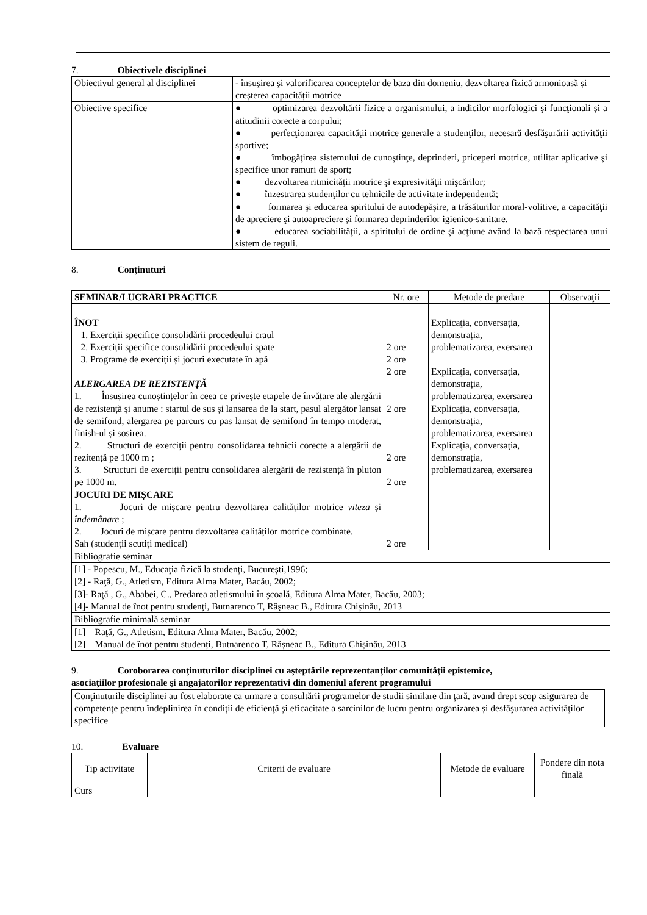7. Obiectivele disciplinei
| Obiectivul general al disciplinei | - însuşirea şi valorificarea conceptelor de baza din domeniu, dezvoltarea fizică armonioasă și creșterea capacității motrice |
| Obiective specifice | ● optimizarea dezvoltării fizice a organismului, a indicilor morfologici şi funcţionali şi a atitudinii corecte a corpului; ● perfecţionarea capacităţii motrice generale a studenţilor, necesară desfăşurării activităţii sportive; ● îmbogăţirea sistemului de cunoştinţe, deprinderi, priceperi motrice, utilitar aplicative şi specifice unor ramuri de sport; ● dezvoltarea ritmicităţii motrice şi expresivităţii mişcărilor; ● înzestrarea studenţilor cu tehnicile de activitate independentă; ● formarea şi educarea spiritului de autodepăşire, a trăsăturilor moral-volitive, a capacităţii de apreciere şi autoapreciere şi formarea deprinderilor igienico-sanitare. ● educarea sociabilităţii, a spiritului de ordine şi acţiune având la bază respectarea unui sistem de reguli. |
8. Conţinuturi
| SEMINAR/LUCRARI PRACTICE | Nr. ore | Metode de predare | Observaţii |
| --- | --- | --- | --- |
| ÎNOT 1. Exerciții specifice consolidării procedeului craul 2. Exerciții specifice consolidării procedeului spate 3. Programe de exerciții și jocuri executate în apă ALERGAREA DE REZISTENȚĂ 1. Însușirea cunoștințelor în ceea ce privește etapele de învățare ale alergării de rezistență și anume : startul de sus și lansarea de la start, pasul alergător lansat de semifond, alergarea pe parcurs cu pas lansat de semifond în tempo moderat, finish-ul și sosirea. 2. Structuri de exerciții pentru consolidarea tehnicii corecte a alergării de rezitență pe 1000 m ; 3. Structuri de exerciții pentru consolidarea alergării de rezistență în pluton pe 1000 m. JOCURI DE MIȘCARE 1. Jocuri de mișcare pentru dezvoltarea calităților motrice viteza și îndemânare ; 2. Jocuri de mișcare pentru dezvoltarea calităților motrice combinate. Sah (studenţii scutiţi medical) | 2 ore 2 ore 2 ore 2 ore 2 ore 2 ore 2 ore | Explicaţia, conversația, demonstrația, problematizarea, exersarea Explicaţia, conversația, demonstrația, problematizarea, exersarea Explicaţia, conversația, demonstrația, problematizarea, exersarea Explicaţia, conversația, demonstrația, problematizarea, exersarea | |
| Bibliografie seminar | | | |
| [1] - Popescu, M., Educaţia fizică la studenţi, Bucureşti,1996; [2] - Raţă, G., Atletism, Editura Alma Mater, Bacău, 2002; [3]- Raţă , G., Ababei, C., Predarea atletismului în şcoală, Editura Alma Mater, Bacău, 2003; [4]- Manual de înot pentru studenți, Butnarenco T, Râșneac B., Editura Chișinău, 2013 | | | |
| Bibliografie minimală seminar | | | |
| [1] – Raţă, G., Atletism, Editura Alma Mater, Bacău, 2002; [2] – Manual de înot pentru studenți, Butnarenco T, Râșneac B., Editura Chișinău, 2013 | | | |
9. Coroborarea conţinuturilor disciplinei cu aşteptările reprezentanţilor comunităţii epistemice,
asociaţiilor profesionale şi angajatorilor reprezentativi din domeniul aferent programului
| Conţinuturile disciplinei au fost elaborate ca urmare a consultării programelor de studii similare din ţară, avand drept scop asigurarea de competenţe pentru îndeplinirea în condiţii de eficienţă şi eficacitate a sarcinilor de lucru pentru organizarea și desfăşurarea activităţilor specifice |
10. Evaluare
| Tip activitate | Criterii de evaluare | Metode de evaluare | Pondere din nota finală |
| Curs | | | |